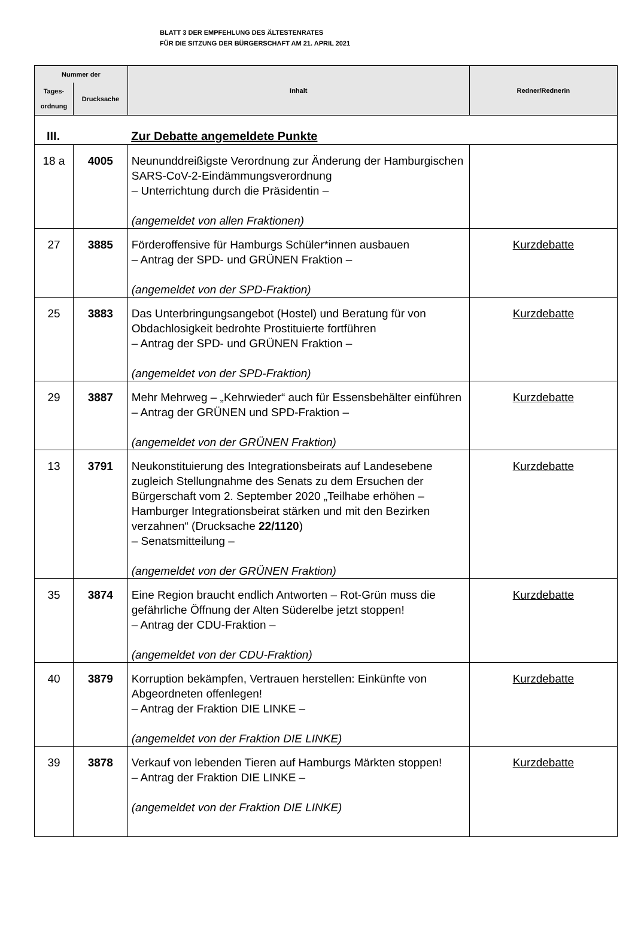BLATT 3 DER EMPFEHLUNG DES ÄLTESTENRATES
FÜR DIE SITZUNG DER BÜRGERSCHAFT AM 21. APRIL 2021
| Nummer der | | Inhalt | Redner/Rednerin |
| --- | --- | --- | --- |
| Tages- ordnung | Drucksache | | |
| III. | | Zur Debatte angemeldete Punkte | |
| 18 a | 4005 | Neununddreißigste Verordnung zur Änderung der Hamburgischen SARS-CoV-2-Eindämmungsverordnung – Unterrichtung durch die Präsidentin – (angemeldet von allen Fraktionen) | |
| 27 | 3885 | Förderoffensive für Hamburgs Schüler*innen ausbauen – Antrag der SPD- und GRÜNEN Fraktion – (angemeldet von der SPD-Fraktion) | Kurzdebatte |
| 25 | 3883 | Das Unterbringungsangebot (Hostel) und Beratung für von Obdachlosigkeit bedrohte Prostituierte fortführen – Antrag der SPD- und GRÜNEN Fraktion – (angemeldet von der SPD-Fraktion) | Kurzdebatte |
| 29 | 3887 | Mehr Mehrweg – „Kehrwieder“ auch für Essensbehälter einführen – Antrag der GRÜNEN und SPD-Fraktion – (angemeldet von der GRÜNEN Fraktion) | Kurzdebatte |
| 13 | 3791 | Neukonstituierung des Integrationsbeirats auf Landesebene zugleich Stellungnahme des Senats zu dem Ersuchen der Bürgerschaft vom 2. September 2020 „Teilhabe erhöhen – Hamburger Integrationsbeirat stärken und mit den Bezirken verzahnen“ (Drucksache 22/1120 ) – Senatsmitteilung – (angemeldet von der GRÜNEN Fraktion) | Kurzdebatte |
| 35 | 3874 | Eine Region braucht endlich Antworten – Rot-Grün muss die gefährliche Öffnung der Alten Süderelbe jetzt stoppen! – Antrag der CDU-Fraktion – (angemeldet von der CDU-Fraktion) | Kurzdebatte |
| 40 | 3879 | Korruption bekämpfen, Vertrauen herstellen: Einkünfte von Abgeordneten offenlegen! – Antrag der Fraktion DIE LINKE – (angemeldet von der Fraktion DIE LINKE) | Kurzdebatte |
| 39 | 3878 | Verkauf von lebenden Tieren auf Hamburgs Märkten stoppen! – Antrag der Fraktion DIE LINKE – (angemeldet von der Fraktion DIE LINKE) | Kurzdebatte |